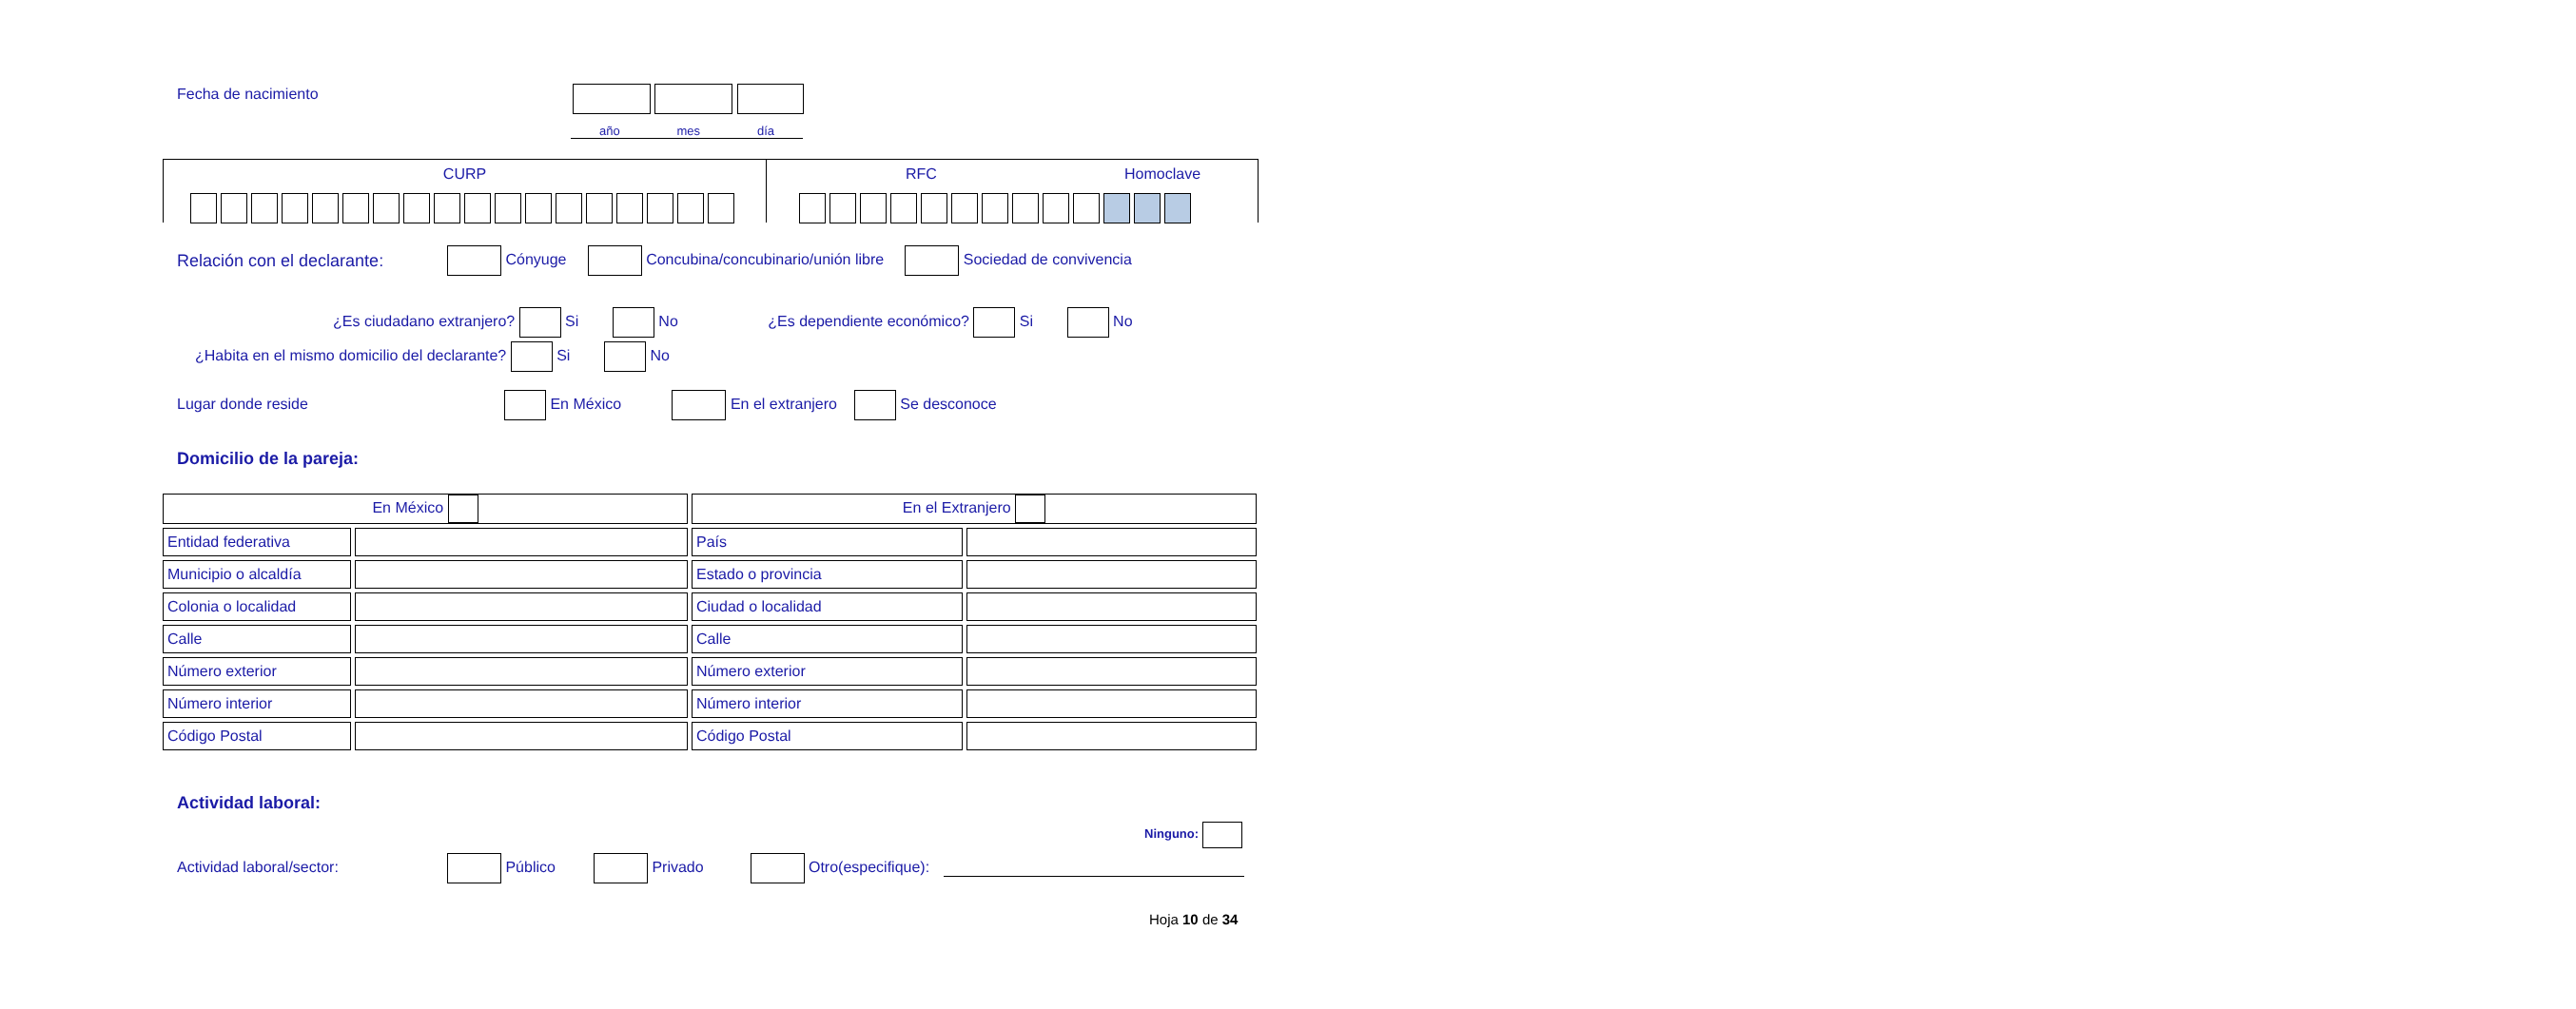Fecha de nacimiento
año mes día
CURP RFC Homoclave
Relación con el declarante: Cónyuge Concubina/concubinario/unión libre Sociedad de convivencia
¿Es ciudadano extranjero? Si No ¿Es dependiente económico? Si No
¿Habita en el mismo domicilio del declarante? Si No
Lugar donde reside En México En el extranjero Se desconoce
Domicilio de la pareja:
| En México | | En el Extranjero | |
| Entidad federativa | | País | |
| Municipio o alcaldía | | Estado o provincia | |
| Colonia o localidad | | Ciudad o localidad | |
| Calle | | Calle | |
| Número exterior | | Número exterior | |
| Número interior | | Número interior | |
| Código Postal | | Código Postal | |
Actividad laboral:
Ninguno:
Actividad laboral/sector: Público Privado Otro(especifique):
Hoja 10 de 34